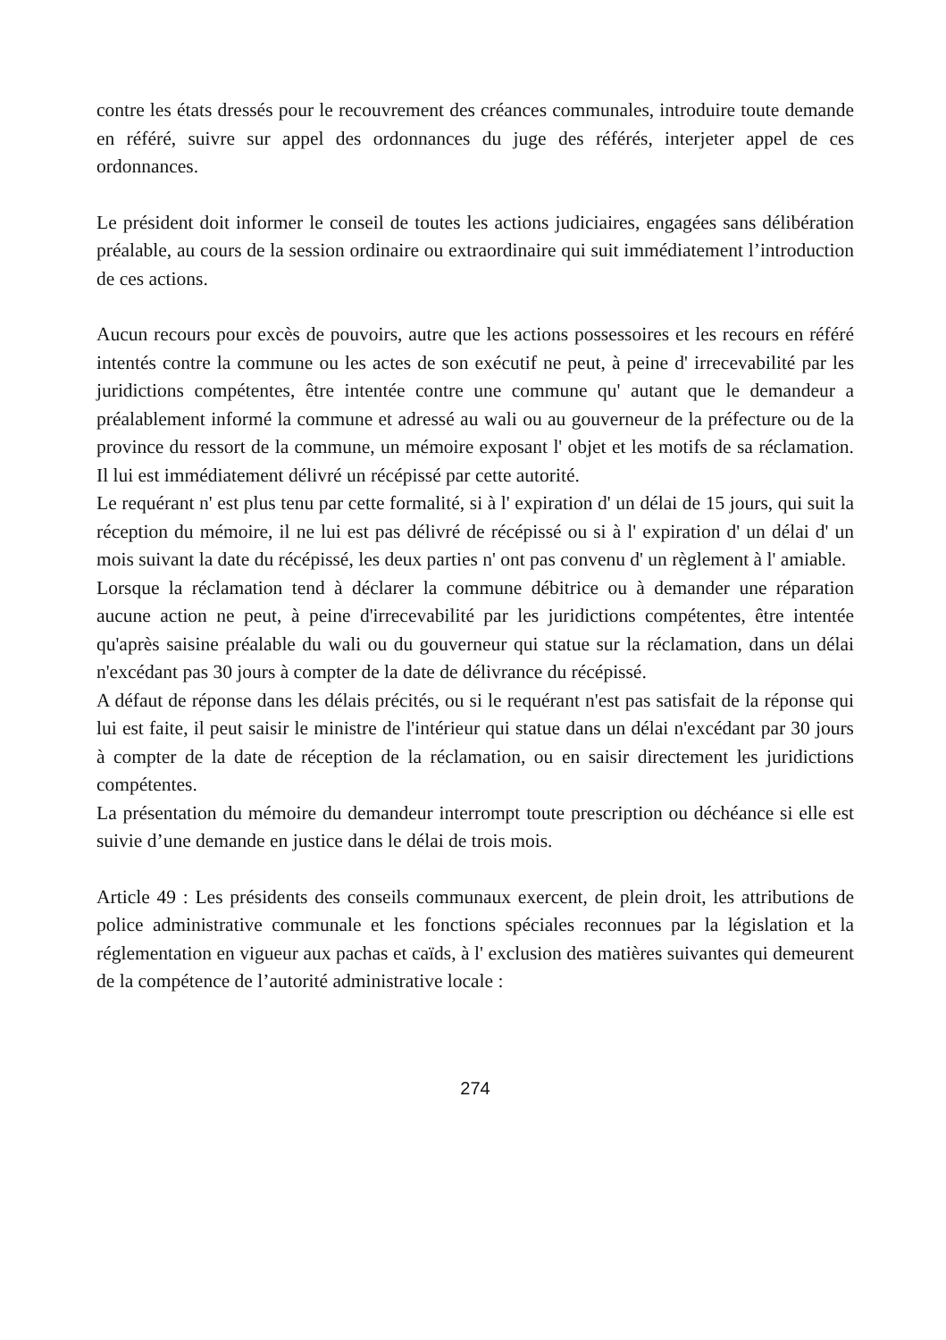contre les états dressés pour le recouvrement des créances communales, introduire toute demande en référé, suivre sur appel des ordonnances du juge des référés, interjeter appel de ces ordonnances.
Le président doit informer le conseil de toutes les actions judiciaires, engagées sans délibération préalable, au cours de la session ordinaire ou extraordinaire qui suit immédiatement l’introduction de ces actions.
Aucun recours pour excès de pouvoirs, autre que les actions possessoires et les recours en référé intentés contre la commune ou les actes de son exécutif ne peut, à peine d' irrecevabilité par les juridictions compétentes, être intentée contre une commune qu' autant que le demandeur a préalablement informé la commune et adressé au wali ou au gouverneur de la préfecture ou de la province du ressort de la commune, un mémoire exposant l' objet et les motifs de sa réclamation. Il lui est immédiatement délivré un récépissé par cette autorité.
Le requérant n' est plus tenu par cette formalité, si à l' expiration d' un délai de 15 jours, qui suit la réception du mémoire, il ne lui est pas délivré de récépissé ou si à l' expiration d' un délai d' un mois suivant la date du récépissé, les deux parties n' ont pas convenu d' un règlement à l' amiable.
Lorsque la réclamation tend à déclarer la commune débitrice ou à demander une réparation aucune action ne peut, à peine d'irrecevabilité par les juridictions compétentes, être intentée qu'après saisine préalable du wali ou du gouverneur qui statue sur la réclamation, dans un délai n'excédant pas 30 jours à compter de la date de délivrance du récépissé.
A défaut de réponse dans les délais précités, ou si le requérant n'est pas satisfait de la réponse qui lui est faite, il peut saisir le ministre de l'intérieur qui statue dans un délai n'excédant par 30 jours à compter de la date de réception de la réclamation, ou en saisir directement les juridictions compétentes.
La présentation du mémoire du demandeur interrompt toute prescription ou déchéance si elle est suivie d’une demande en justice dans le délai de trois mois.
Article 49 : Les présidents des conseils communaux exercent, de plein droit, les attributions de police administrative communale et les fonctions spéciales reconnues par la législation et la réglementation en vigueur aux pachas et caïds, à l' exclusion des matières suivantes qui demeurent de la compétence de l’autorité administrative locale :
274